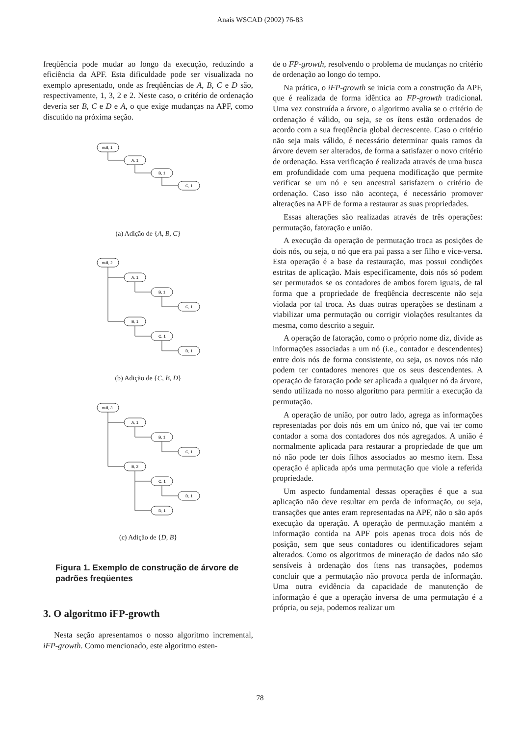Anais WSCAD (2002) 76-83
freqüência pode mudar ao longo da execução, reduzindo a eficiência da APF. Esta dificuldade pode ser visualizada no exemplo apresentado, onde as freqüências de A, B, C e D são, respectivamente, 1, 3, 2 e 2. Neste caso, o critério de ordenação deveria ser B, C e D e A, o que exige mudanças na APF, como discutido na próxima seção.
null, 1
A, 1
B, 1
C, 1
(a) Adição de {A, B, C}
null, 2
A, 1
B, 1
C, 1
B, 1
C, 1
D, 1
(b) Adição de {C, B, D}
null, 3
A, 1
B, 1
C, 1
B, 2
C, 1
D, 1
D, 1
(c) Adição de {D, B}
Figura 1. Exemplo de construção de árvore de padrões freqüentes
3. O algoritmo iFP-growth
Nesta seção apresentamos o nosso algoritmo incremental, iFP-growth. Como mencionado, este algoritmo esten-
de o FP-growth, resolvendo o problema de mudanças no critério de ordenação ao longo do tempo.
Na prática, o iFP-growth se inicia com a construção da APF, que é realizada de forma idêntica ao FP-growth tradicional. Uma vez construída a árvore, o algoritmo avalia se o critério de ordenação é válido, ou seja, se os ítens estão ordenados de acordo com a sua freqüência global decrescente. Caso o critério não seja mais válido, é necessário determinar quais ramos da árvore devem ser alterados, de forma a satisfazer o novo critério de ordenação. Essa verificação é realizada através de uma busca em profundidade com uma pequena modificação que permite verificar se um nó e seu ancestral satisfazem o critério de ordenação. Caso isso não aconteça, é necessário promover alterações na APF de forma a restaurar as suas propriedades.
Essas alterações são realizadas através de três operações: permutação, fatoração e união.
A execução da operação de permutação troca as posições de dois nós, ou seja, o nó que era pai passa a ser filho e vice-versa. Esta operação é a base da restauração, mas possui condições estritas de aplicação. Mais especificamente, dois nós só podem ser permutados se os contadores de ambos forem iguais, de tal forma que a propriedade de freqüência decrescente não seja violada por tal troca. As duas outras operações se destinam a viabilizar uma permutação ou corrigir violações resultantes da mesma, como descrito a seguir.
A operação de fatoração, como o próprio nome diz, divide as informações associadas a um nó (i.e., contador e descendentes) entre dois nós de forma consistente, ou seja, os novos nós não podem ter contadores menores que os seus descendentes. A operação de fatoração pode ser aplicada a qualquer nó da árvore, sendo utilizada no nosso algoritmo para permitir a execução da permutação.
A operação de união, por outro lado, agrega as informações representadas por dois nós em um único nó, que vai ter como contador a soma dos contadores dos nós agregados. A união é normalmente aplicada para restaurar a propriedade de que um nó não pode ter dois filhos associados ao mesmo item. Essa operação é aplicada após uma permutação que viole a referida propriedade.
Um aspecto fundamental dessas operações é que a sua aplicação não deve resultar em perda de informação, ou seja, transações que antes eram representadas na APF, não o são após execução da operação. A operação de permutação mantém a informação contida na APF pois apenas troca dois nós de posição, sem que seus contadores ou identificadores sejam alterados. Como os algoritmos de mineração de dados não são sensíveis à ordenação dos ítens nas transações, podemos concluir que a permutação não provoca perda de informação. Uma outra evidência da capacidade de manutenção de informação é que a operação inversa de uma permutação é a própria, ou seja, podemos realizar um
78